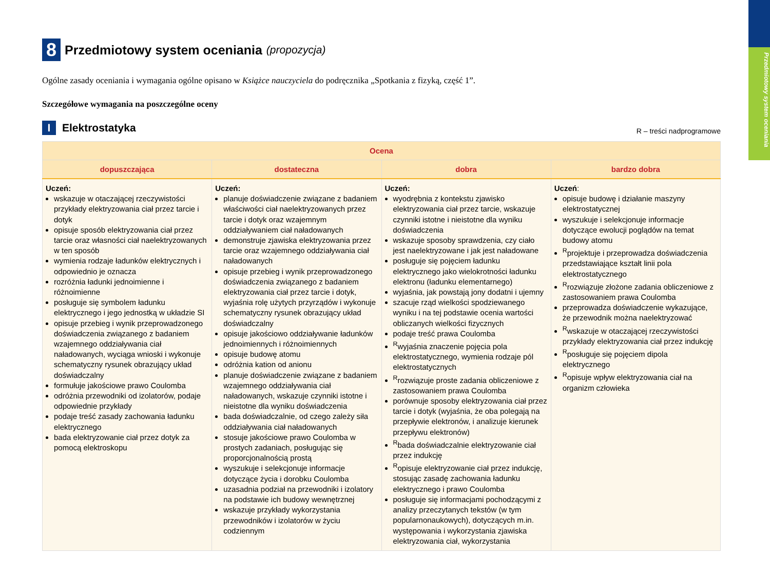Przedmiotowy system oceniania
8 Przedmiotowy system oceniania (propozycja)
Ogólne zasady oceniania i wymagania ogólne opisano w Książce nauczyciela do podręcznika „Spotkania z fizyką, część 1”.
Szczegółowe wymagania na poszczególne oceny
I Elektrostatyka
R – treści nadprogramowe
| Ocena | | | |
| --- | --- | --- | --- |
| dopuszczająca | dostateczna | dobra | bardzo dobra |
| Uczeń: wskazuje w otaczającej rzeczywistości przykłady elektryzowania ciał przez tarcie i dotyk opisuje sposób elektryzowania ciał przez tarcie oraz własności ciał naelektryzowanych w ten sposób wymienia rodzaje ładunków elektrycznych i odpowiednio je oznacza rozróżnia ładunki jednoimienne i różnoimienne posługuje się symbolem ładunku elektrycznego i jego jednostką w układzie SI opisuje przebieg i wynik przeprowadzonego doświadczenia związanego z badaniem wzajemnego oddziaływania ciał naładowanych, wyciąga wnioski i wykonuje schematyczny rysunek obrazujący układ doświadczalny formułuje jakościowe prawo Coulomba odróżnia przewodniki od izolatorów, podaje odpowiednie przykłady podaje treść zasady zachowania ładunku elektrycznego bada elektryzowanie ciał przez dotyk za pomocą elektroskopu | Uczeń: planuje doświadczenie związane z badaniem właściwości ciał naelektryzowanych przez tarcie i dotyk oraz wzajemnym oddziaływaniem ciał naładowanych demonstruje zjawiska elektryzowania przez tarcie oraz wzajemnego oddziaływania ciał naładowanych opisuje przebieg i wynik przeprowadzonego doświadczenia związanego z badaniem elektryzowania ciał przez tarcie i dotyk, wyjaśnia rolę użytych przyrządów i wykonuje schematyczny rysunek obrazujący układ doświadczalny opisuje jakościowo oddziaływanie ładunków jednoimiennych i różnoimiennych opisuje budowę atomu odróżnia kation od anionu planuje doświadczenie związane z badaniem wzajemnego oddziaływania ciał naładowanych, wskazuje czynniki istotne i nieistotne dla wyniku doświadczenia bada doświadczalnie, od czego zależy siła oddziaływania ciał naładowanych stosuje jakościowe prawo Coulomba w prostych zadaniach, posługując się proporcjonalnością prostą wyszukuje i selekcjonuje informacje dotyczące życia i dorobku Coulomba uzasadnia podział na przewodniki i izolatory na podstawie ich budowy wewnętrznej wskazuje przykłady wykorzystania przewodników i izolatorów w życiu codziennym | Uczeń: wyodrębnia z kontekstu zjawisko elektryzowania ciał przez tarcie, wskazuje czynniki istotne i nieistotne dla wyniku doświadczenia wskazuje sposoby sprawdzenia, czy ciało jest naelektryzowane i jak jest naładowane posługuje się pojęciem ładunku elektrycznego jako wielokrotności ładunku elektronu (ładunku elementarnego) wyjaśnia, jak powstają jony dodatni i ujemny szacuje rząd wielkości spodziewanego wyniku i na tej podstawie ocenia wartości obliczanych wielkości fizycznych podaje treść prawa Coulomba <sup>R</sup>wyjaśnia znaczenie pojęcia pola elektrostatycznego, wymienia rodzaje pól elektrostatycznych <sup>R</sup>rozwiązuje proste zadania obliczeniowe z zastosowaniem prawa Coulomba porównuje sposoby elektryzowania ciał przez tarcie i dotyk (wyjaśnia, że oba polegają na przepływie elektronów, i analizuje kierunek przepływu elektronów) <sup>R</sup>bada doświadczalnie elektryzowanie ciał przez indukcję <sup>R</sup>opisuje elektryzowanie ciał przez indukcję, stosując zasadę zachowania ładunku elektrycznego i prawo Coulomba posługuje się informacjami pochodzącymi z analizy przeczytanych tekstów (w tym popularnonaukowych), dotyczących m.in. występowania i wykorzystania zjawiska elektryzowania ciał, wykorzystania | Uczeń : opisuje budowę i działanie maszyny elektrostatycznej wyszukuje i selekcjonuje informacje dotyczące ewolucji poglądów na temat budowy atomu <sup>R</sup>projektuje i przeprowadza doświadczenia przedstawiające kształt linii pola elektrostatycznego <sup>R</sup>rozwiązuje złożone zadania obliczeniowe z zastosowaniem prawa Coulomba przeprowadza doświadczenie wykazujące, że przewodnik można naelektryzować <sup>R</sup>wskazuje w otaczającej rzeczywistości przykłady elektryzowania ciał przez indukcję <sup>R</sup>posługuje się pojęciem dipola elektrycznego <sup>R</sup>opisuje wpływ elektryzowania ciał na organizm człowieka |